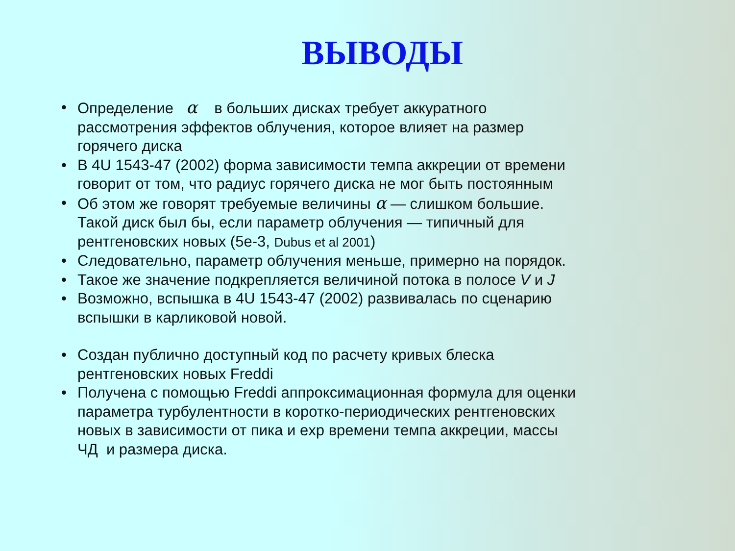ВЫВОДЫ
• Определение α в больших дисках требует аккуратного рассмотрения эффектов облучения, которое влияет на размер горячего диска
• В 4U 1543-47 (2002) форма зависимости темпа аккреции от времени говорит от том, что радиус горячего диска не мог быть постоянным
• Об этом же говорят требуемые величины α — слишком большие. Такой диск был бы, если параметр облучения — типичный для рентгеновских новых (5e-3, Dubus et al 2001)
• Следовательно, параметр облучения меньше, примерно на порядок.
• Такое же значение подкрепляется величиной потока в полосе V и J
• Возможно, вспышка в 4U 1543-47 (2002) развивалась по сценарию вспышки в карликовой новой.
• Создан публично доступный код по расчету кривых блеска рентгеновских новых Freddi
• Получена с помощью Freddi аппроксимационная формула для оценки параметра турбулентности в коротко-периодических рентгеновских новых в зависимости от пика и exp времени темпа аккреции, массы ЧД и размера диска.